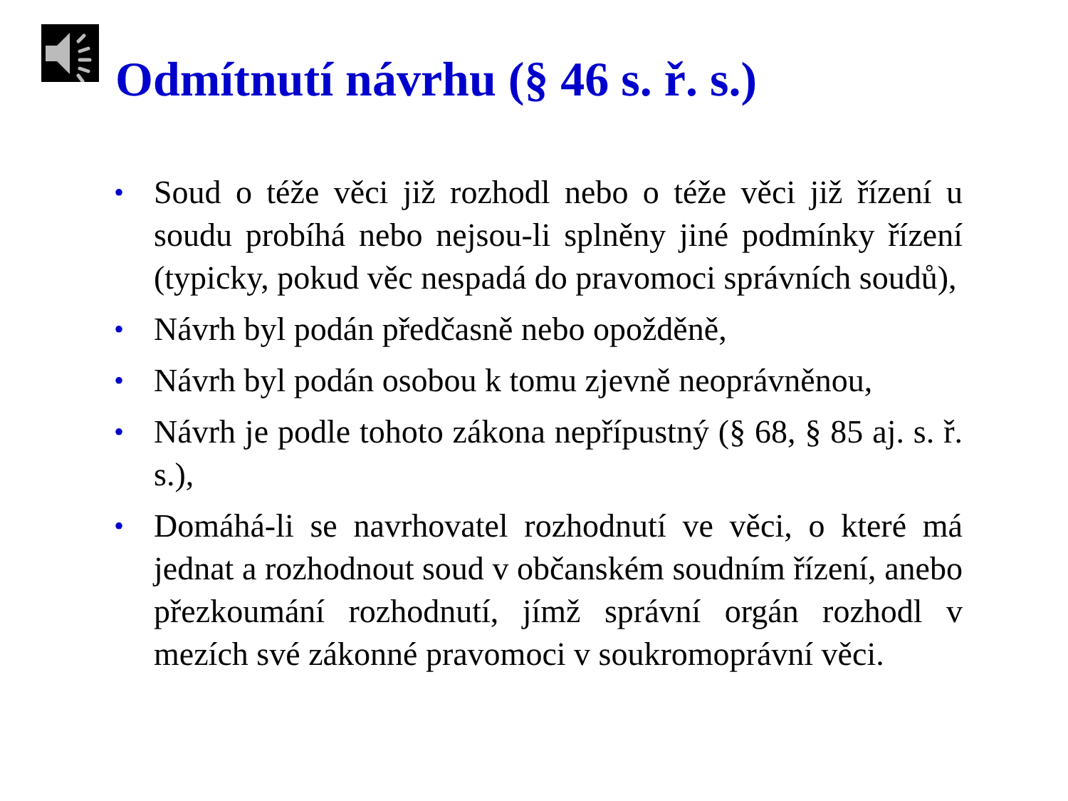Odmítnutí návrhu (§ 46 s. ř. s.)
• Soud o téže věci již rozhodl nebo o téže věci již řízení u soudu probíhá nebo nejsou-li splněny jiné podmínky řízení (typicky, pokud věc nespadá do pravomoci správních soudů),
• Návrh byl podán předčasně nebo opožděně,
• Návrh byl podán osobou k tomu zjevně neoprávněnou,
• Návrh je podle tohoto zákona nepřípustný (§ 68, § 85 aj. s. ř. s.),
• Domáhá-li se navrhovatel rozhodnutí ve věci, o které má jednat a rozhodnout soud v občanském soudním řízení, anebo přezkoumání rozhodnutí, jímž správní orgán rozhodl v mezích své zákonné pravomoci v soukromoprávní věci.